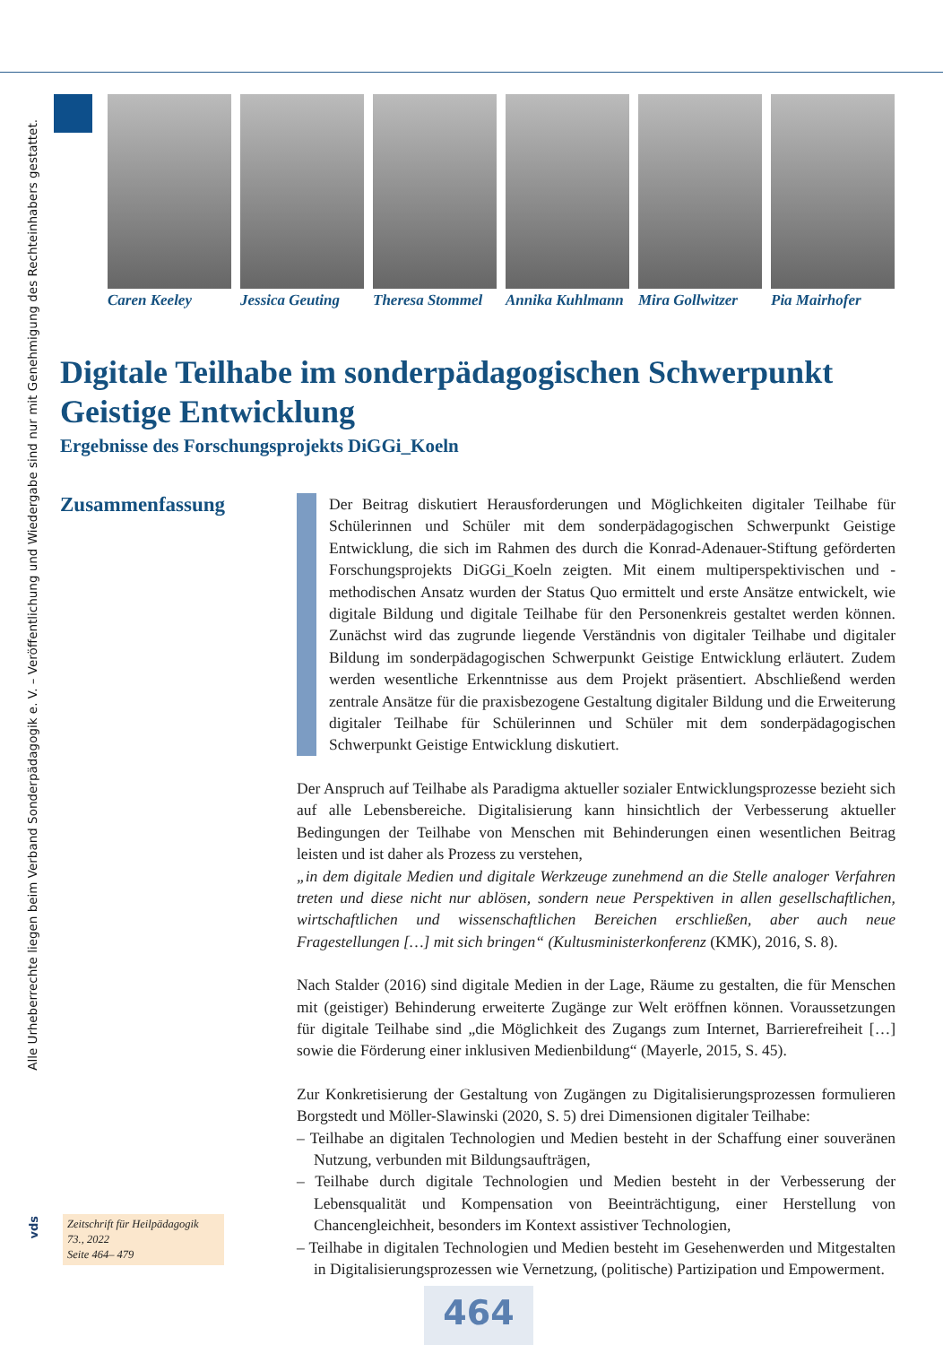Alle Urheberrechte liegen beim Verband Sonderpädagogik e. V. – Veröffentlichung und Wiedergabe sind nur mit Genehmigung des Rechteinhabers gestattet.
vds
Caren Keeley Jessica Geuting
Theresa Stommel
Annika Kuhlmann
Mira Gollwitzer
Pia Mairhofer
Digitale Teilhabe im sonderpädagogischen Schwerpunkt Geistige Entwicklung
Ergebnisse des Forschungsprojekts DiGGi_Koeln
Zusammenfassung
Der Beitrag diskutiert Herausforderungen und Möglichkeiten digitaler Teilhabe für Schülerinnen und Schüler mit dem sonderpädagogischen Schwerpunkt Geistige Entwicklung, die sich im Rahmen des durch die Konrad-Adenauer-Stiftung geförderten Forschungsprojekts DiGGi_Koeln zeigten. Mit einem multiperspektivischen und -methodischen Ansatz wurden der Status Quo ermittelt und erste Ansätze entwickelt, wie digitale Bildung und digitale Teilhabe für den Personenkreis gestaltet werden können. Zunächst wird das zugrunde liegende Verständnis von digitaler Teilhabe und digitaler Bildung im sonderpädagogischen Schwerpunkt Geistige Entwicklung erläutert. Zudem werden wesentliche Erkenntnisse aus dem Projekt präsentiert. Abschließend werden zentrale Ansätze für die praxisbezogene Gestaltung digitaler Bildung und die Erweiterung digitaler Teilhabe für Schülerinnen und Schüler mit dem sonderpädagogischen Schwerpunkt Geistige Entwicklung diskutiert.
Der Anspruch auf Teilhabe als Paradigma aktueller sozialer Entwicklungsprozesse bezieht sich auf alle Lebensbereiche. Digitalisierung kann hinsichtlich der Verbesserung aktueller Bedingungen der Teilhabe von Menschen mit Behinderungen einen wesentlichen Beitrag leisten und ist daher als Prozess zu verstehen,
„in dem digitale Medien und digitale Werkzeuge zunehmend an die Stelle analoger Verfahren treten und diese nicht nur ablösen, sondern neue Perspektiven in allen gesellschaftlichen, wirtschaftlichen und wissenschaftlichen Bereichen erschließen, aber auch neue Fragestellungen […] mit sich bringen“ (Kultusministerkonferenz (KMK), 2016, S. 8).
Nach Stalder (2016) sind digitale Medien in der Lage, Räume zu gestalten, die für Menschen mit (geistiger) Behinderung erweiterte Zugänge zur Welt eröffnen können. Voraussetzungen für digitale Teilhabe sind „die Möglichkeit des Zugangs zum Internet, Barrierefreiheit […] sowie die Förderung einer inklusiven Medienbildung“ (Mayerle, 2015, S. 45).
Zur Konkretisierung der Gestaltung von Zugängen zu Digitalisierungsprozessen formulieren Borgstedt und Möller-Slawinski (2020, S. 5) drei Dimensionen digitaler Teilhabe:
– Teilhabe an digitalen Technologien und Medien besteht in der Schaffung einer souveränen Nutzung, verbunden mit Bildungsaufträgen,
– Teilhabe durch digitale Technologien und Medien besteht in der Verbesserung der Lebensqualität und Kompensation von Beeinträchtigung, einer Herstellung von Chancengleichheit, besonders im Kontext assistiver Technologien,
– Teilhabe in digitalen Technologien und Medien besteht im Gesehenwerden und Mitgestalten in Digitalisierungsprozessen wie Vernetzung, (politische) Partizipation und Empowerment.
Zeitschrift für Heilpädagogik
73., 2022
Seite 464– 479
464